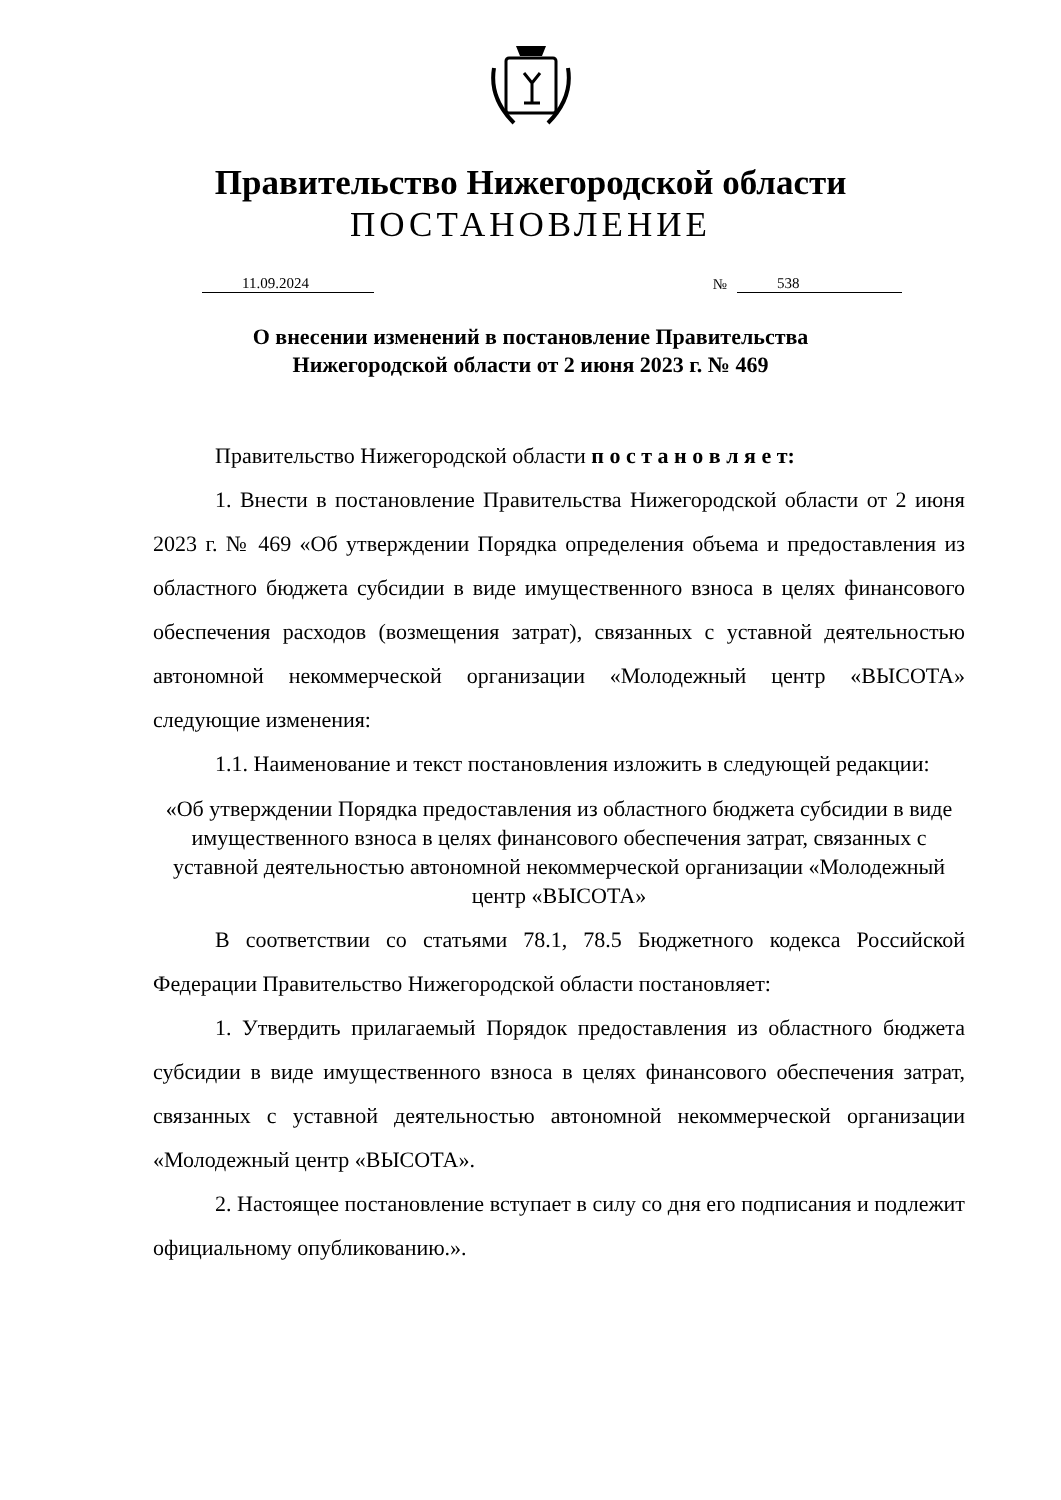Правительство Нижегородской области
ПОСТАНОВЛЕНИЕ
11.09.2024 № 538
О внесении изменений в постановление Правительства
Нижегородской области от 2 июня 2023 г. № 469
Правительство Нижегородской области п о с т а н о в л я е т:
1. Внести в постановление Правительства Нижегородской области от 2 июня 2023 г. № 469 «Об утверждении Порядка определения объема и предоставления из областного бюджета субсидии в виде имущественного взноса в целях финансового обеспечения расходов (возмещения затрат), связанных с уставной деятельностью автономной некоммерческой организации «Молодежный центр «ВЫСОТА» следующие изменения:
1.1. Наименование и текст постановления изложить в следующей редакции:
«Об утверждении Порядка предоставления из областного бюджета субсидии в виде имущественного взноса в целях финансового обеспечения затрат, связанных с уставной деятельностью автономной некоммерческой организации «Молодежный центр «ВЫСОТА»
В соответствии со статьями 78.1, 78.5 Бюджетного кодекса Российской Федерации Правительство Нижегородской области постановляет:
1. Утвердить прилагаемый Порядок предоставления из областного бюджета субсидии в виде имущественного взноса в целях финансового обеспечения затрат, связанных с уставной деятельностью автономной некоммерческой организации «Молодежный центр «ВЫСОТА».
2. Настоящее постановление вступает в силу со дня его подписания и подлежит официальному опубликованию.».